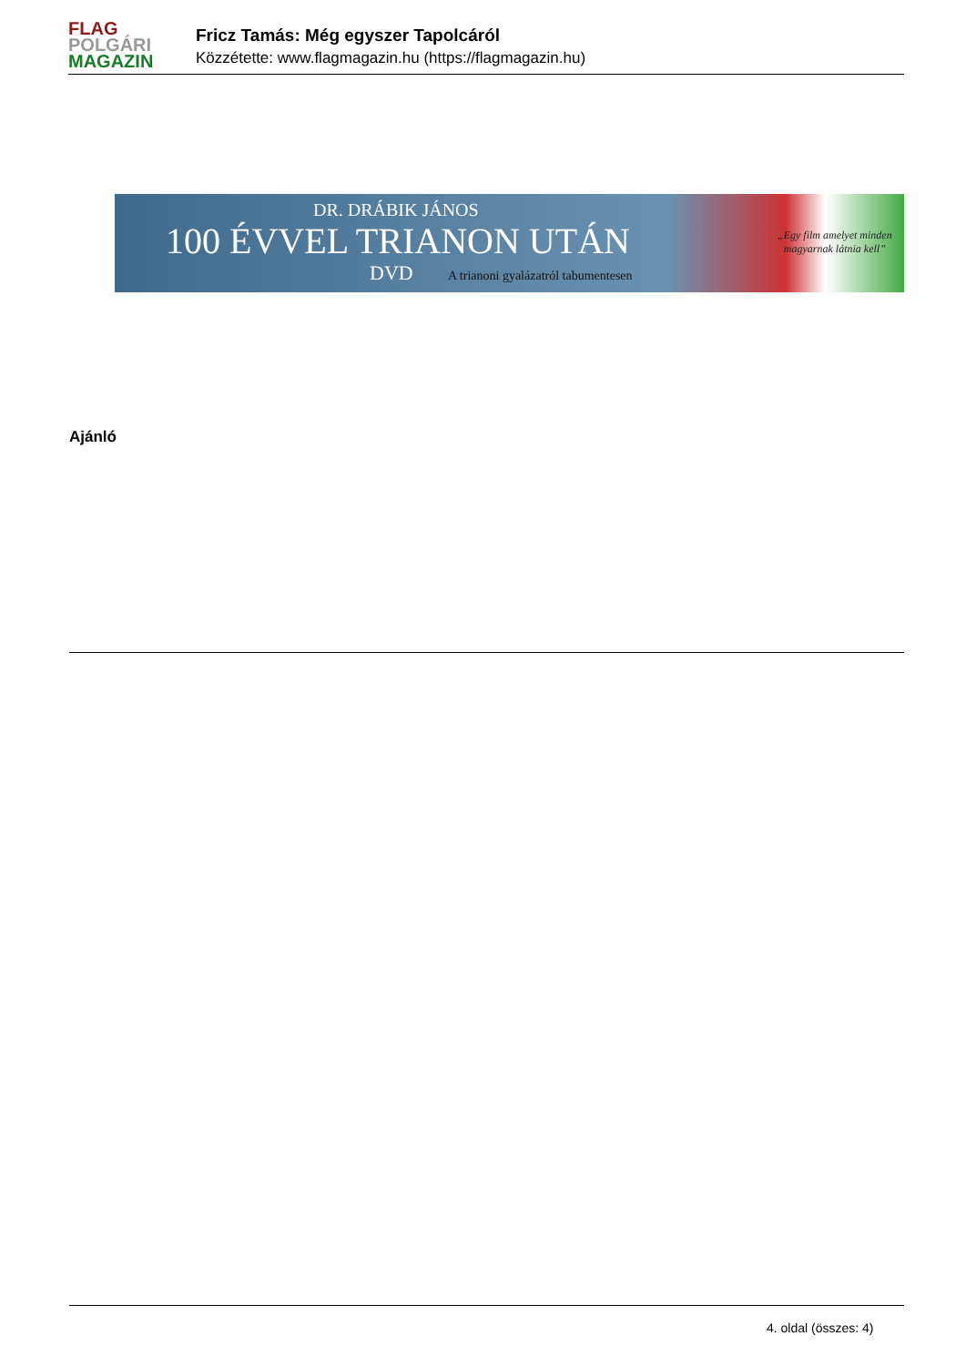FLAG
POLGÁRI
MAGAZIN
Fricz Tamás: Még egyszer Tapolcáról
Közzétette: www.flagmagazin.hu (https://flagmagazin.hu)
DR. DRÁBIK JÁNOS
100 ÉVVEL TRIANON UTÁN
DVD
A trianoni gyalázatról tabumentesen
„Egy film amelyet minden
magyarnak látnia kell”
Ajánló
4. oldal (összes: 4)